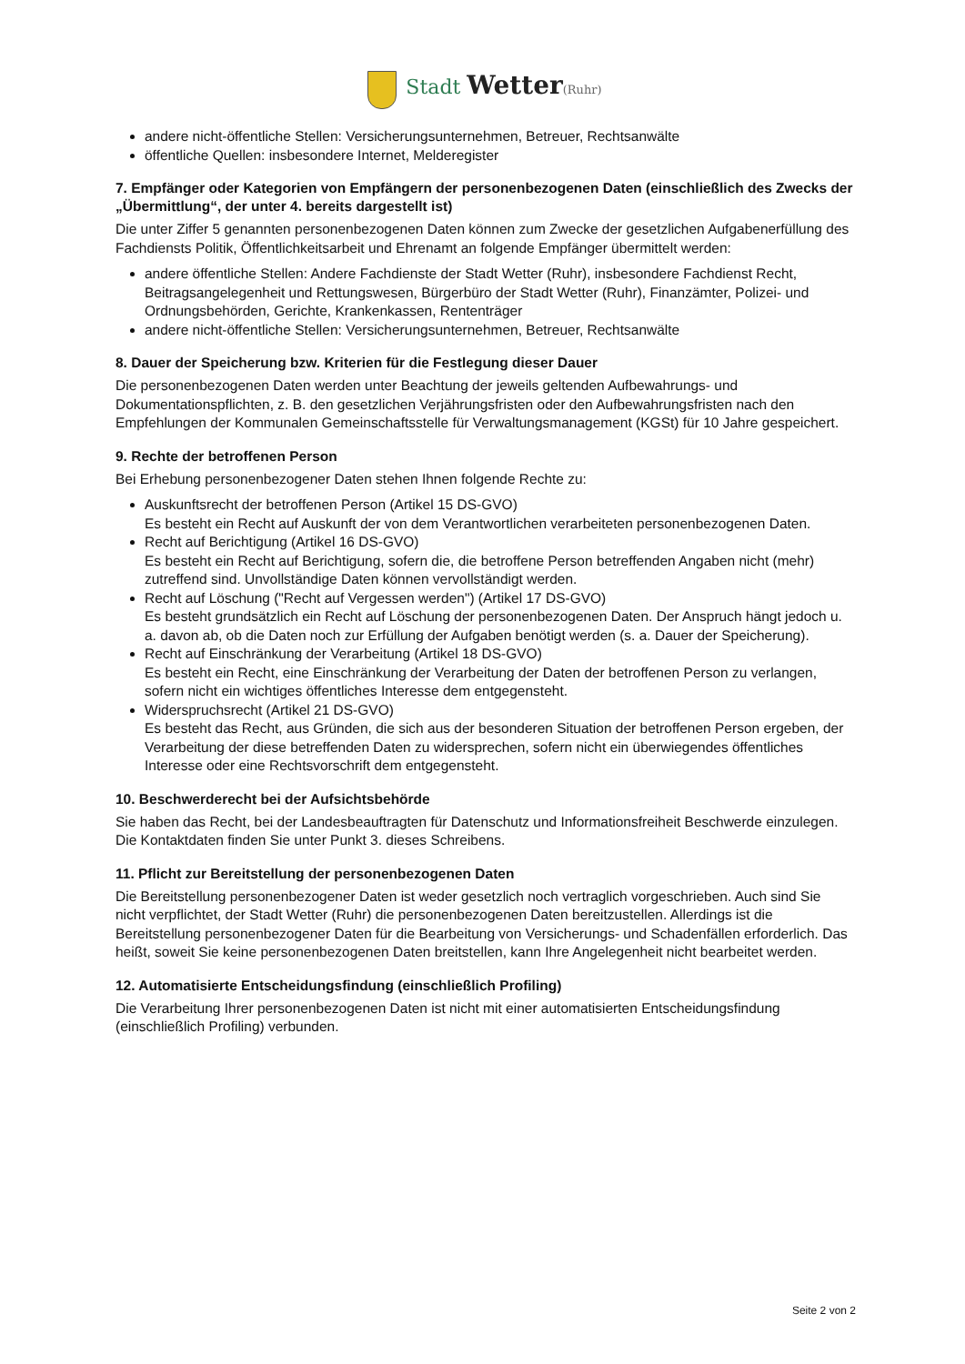Stadt Wetter(Ruhr)
andere nicht-öffentliche Stellen: Versicherungsunternehmen, Betreuer, Rechtsanwälte
öffentliche Quellen: insbesondere Internet, Melderegister
7. Empfänger oder Kategorien von Empfängern der personenbezogenen Daten (einschließlich des Zwecks der „Übermittlung“, der unter 4. bereits dargestellt ist)
Die unter Ziffer 5 genannten personenbezogenen Daten können zum Zwecke der gesetzlichen Aufgabenerfüllung des Fachdiensts Politik, Öffentlichkeitsarbeit und Ehrenamt an folgende Empfänger übermittelt werden:
andere öffentliche Stellen: Andere Fachdienste der Stadt Wetter (Ruhr), insbesondere Fachdienst Recht, Beitragsangelegenheit und Rettungswesen, Bürgerbüro der Stadt Wetter (Ruhr), Finanzämter, Polizei- und Ordnungsbehörden, Gerichte, Krankenkassen, Rententräger
andere nicht-öffentliche Stellen: Versicherungsunternehmen, Betreuer, Rechtsanwälte
8. Dauer der Speicherung bzw. Kriterien für die Festlegung dieser Dauer
Die personenbezogenen Daten werden unter Beachtung der jeweils geltenden Aufbewahrungs- und Dokumentationspflichten, z. B. den gesetzlichen Verjährungsfristen oder den Aufbewahrungsfristen nach den Empfehlungen der Kommunalen Gemeinschaftsstelle für Verwaltungsmanagement (KGSt) für 10 Jahre gespeichert.
9. Rechte der betroffenen Person
Bei Erhebung personenbezogener Daten stehen Ihnen folgende Rechte zu:
Auskunftsrecht der betroffenen Person (Artikel 15 DS-GVO)
Es besteht ein Recht auf Auskunft der von dem Verantwortlichen verarbeiteten personenbezogenen Daten.
Recht auf Berichtigung (Artikel 16 DS-GVO)
Es besteht ein Recht auf Berichtigung, sofern die, die betroffene Person betreffenden Angaben nicht (mehr) zutreffend sind. Unvollständige Daten können vervollständigt werden.
Recht auf Löschung ("Recht auf Vergessen werden") (Artikel 17 DS-GVO)
Es besteht grundsätzlich ein Recht auf Löschung der personenbezogenen Daten. Der Anspruch hängt jedoch u. a. davon ab, ob die Daten noch zur Erfüllung der Aufgaben benötigt werden (s. a. Dauer der Speicherung).
Recht auf Einschränkung der Verarbeitung (Artikel 18 DS-GVO)
Es besteht ein Recht, eine Einschränkung der Verarbeitung der Daten der betroffenen Person zu verlangen, sofern nicht ein wichtiges öffentliches Interesse dem entgegensteht.
Widerspruchsrecht (Artikel 21 DS-GVO)
Es besteht das Recht, aus Gründen, die sich aus der besonderen Situation der betroffenen Person ergeben, der Verarbeitung der diese betreffenden Daten zu widersprechen, sofern nicht ein überwiegendes öffentliches Interesse oder eine Rechtsvorschrift dem entgegensteht.
10. Beschwerderecht bei der Aufsichtsbehörde
Sie haben das Recht, bei der Landesbeauftragten für Datenschutz und Informationsfreiheit Beschwerde einzulegen. Die Kontaktdaten finden Sie unter Punkt 3. dieses Schreibens.
11. Pflicht zur Bereitstellung der personenbezogenen Daten
Die Bereitstellung personenbezogener Daten ist weder gesetzlich noch vertraglich vorgeschrieben. Auch sind Sie nicht verpflichtet, der Stadt Wetter (Ruhr) die personenbezogenen Daten bereitzustellen. Allerdings ist die Bereitstellung personenbezogener Daten für die Bearbeitung von Versicherungs- und Schadenfällen erforderlich. Das heißt, soweit Sie keine personenbezogenen Daten breitstellen, kann Ihre Angelegenheit nicht bearbeitet werden.
12. Automatisierte Entscheidungsfindung (einschließlich Profiling)
Die Verarbeitung Ihrer personenbezogenen Daten ist nicht mit einer automatisierten Entscheidungsfindung (einschließlich Profiling) verbunden.
Seite 2 von 2